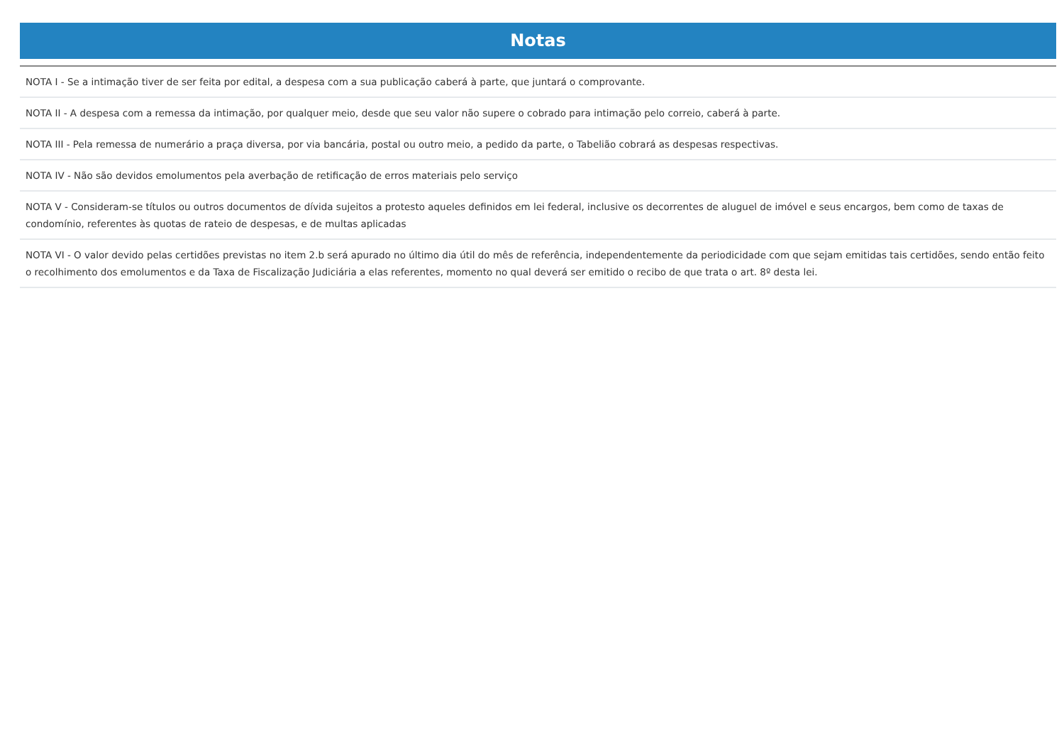Notas
| NOTA I - Se a intimação tiver de ser feita por edital, a despesa com a sua publicação caberá à parte, que juntará o comprovante. |
| NOTA II - A despesa com a remessa da intimação, por qualquer meio, desde que seu valor não supere o cobrado para intimação pelo correio, caberá à parte. |
| NOTA III - Pela remessa de numerário a praça diversa, por via bancária, postal ou outro meio, a pedido da parte, o Tabelião cobrará as despesas respectivas. |
| NOTA IV - Não são devidos emolumentos pela averbação de retificação de erros materiais pelo serviço |
| NOTA V - Consideram-se títulos ou outros documentos de dívida sujeitos a protesto aqueles definidos em lei federal, inclusive os decorrentes de aluguel de imóvel e seus encargos, bem como de taxas de condomínio, referentes às quotas de rateio de despesas, e de multas aplicadas |
| NOTA VI - O valor devido pelas certidões previstas no item 2.b será apurado no último dia útil do mês de referência, independentemente da periodicidade com que sejam emitidas tais certidões, sendo então feito o recolhimento dos emolumentos e da Taxa de Fiscalização Judiciária a elas referentes, momento no qual deverá ser emitido o recibo de que trata o art. 8º desta lei. |